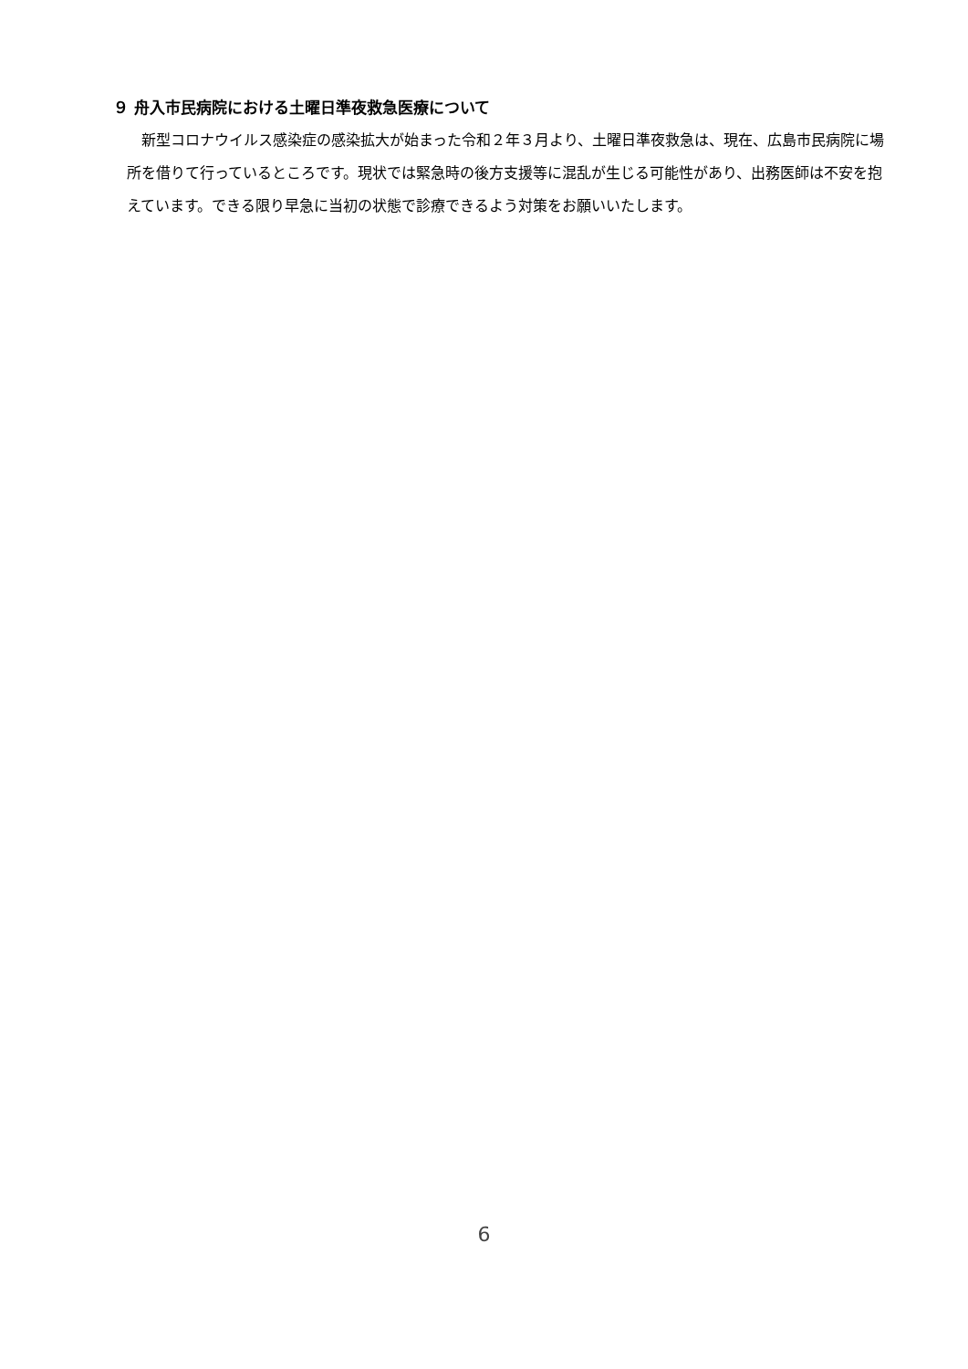９ 舟入市民病院における土曜日準夜救急医療について
　新型コロナウイルス感染症の感染拡大が始まった令和２年３月より、土曜日準夜救急は、現在、広島市民病院に場所を借りて行っているところです。現状では緊急時の後方支援等に混乱が生じる可能性があり、出務医師は不安を抱えています。できる限り早急に当初の状態で診療できるよう対策をお願いいたします。
6